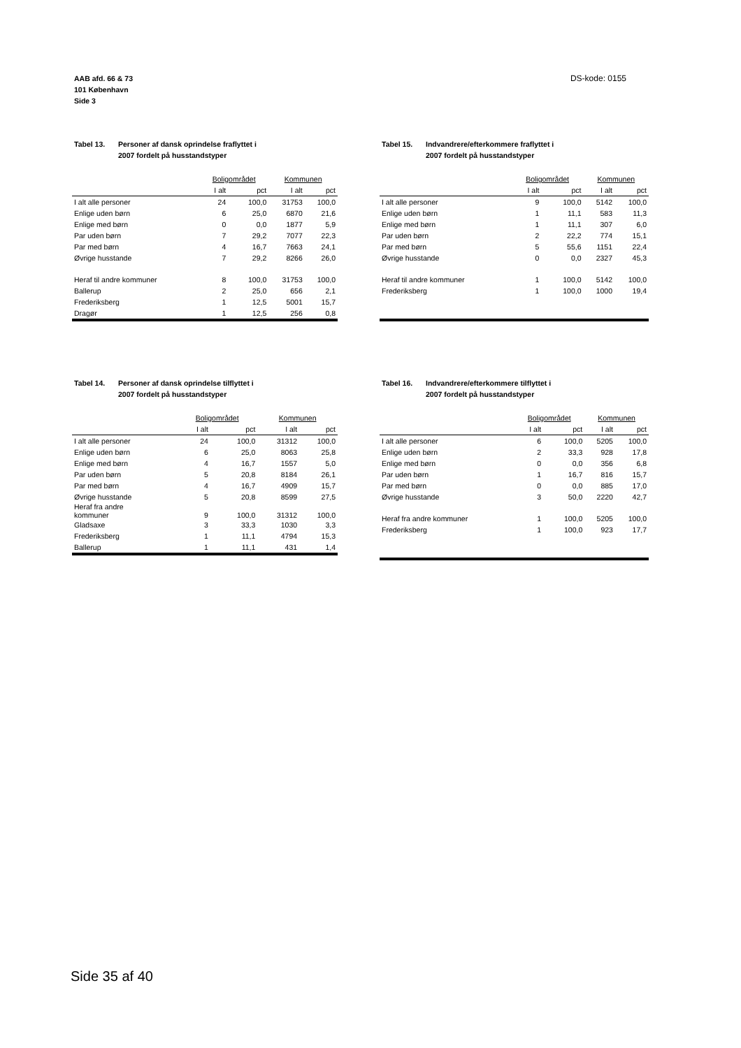AAB afd. 66 & 73
101 København
Side 3
DS-kode: 0155
Tabel 13. Personer af dansk oprindelse fraflyttet i
2007 fordelt på husstandstyper
| | Boligområdet | | Kommunen | |
| --- | --- | --- | --- | --- |
| | I alt | pct | I alt | pct |
| I alt alle personer | 24 | 100,0 | 31753 | 100,0 |
| Enlige uden børn | 6 | 25,0 | 6870 | 21,6 |
| Enlige med børn | 0 | 0,0 | 1877 | 5,9 |
| Par uden børn | 7 | 29,2 | 7077 | 22,3 |
| Par med børn | 4 | 16,7 | 7663 | 24,1 |
| Øvrige husstande | 7 | 29,2 | 8266 | 26,0 |
| Heraf til andre kommuner | 8 | 100,0 | 31753 | 100,0 |
| Ballerup | 2 | 25,0 | 656 | 2,1 |
| Frederiksberg | 1 | 12,5 | 5001 | 15,7 |
| Dragør | 1 | 12,5 | 256 | 0,8 |
Tabel 15. Indvandrere/efterkommere fraflyttet i
2007 fordelt på husstandstyper
| | Boligområdet | | Kommunen | |
| --- | --- | --- | --- | --- |
| | I alt | pct | I alt | pct |
| I alt alle personer | 9 | 100,0 | 5142 | 100,0 |
| Enlige uden børn | 1 | 11,1 | 583 | 11,3 |
| Enlige med børn | 1 | 11,1 | 307 | 6,0 |
| Par uden børn | 2 | 22,2 | 774 | 15,1 |
| Par med børn | 5 | 55,6 | 1151 | 22,4 |
| Øvrige husstande | 0 | 0,0 | 2327 | 45,3 |
| Heraf til andre kommuner | 1 | 100,0 | 5142 | 100,0 |
| Frederiksberg | 1 | 100,0 | 1000 | 19,4 |
Tabel 14. Personer af dansk oprindelse tilflyttet i
2007 fordelt på husstandstyper
| | Boligområdet | | Kommunen | |
| --- | --- | --- | --- | --- |
| | I alt | pct | I alt | pct |
| I alt alle personer | 24 | 100,0 | 31312 | 100,0 |
| Enlige uden børn | 6 | 25,0 | 8063 | 25,8 |
| Enlige med børn | 4 | 16,7 | 1557 | 5,0 |
| Par uden børn | 5 | 20,8 | 8184 | 26,1 |
| Par med børn | 4 | 16,7 | 4909 | 15,7 |
| Øvrige husstande | 5 | 20,8 | 8599 | 27,5 |
| Heraf fra andre kommuner | 9 | 100,0 | 31312 | 100,0 |
| Gladsaxe | 3 | 33,3 | 1030 | 3,3 |
| Frederiksberg | 1 | 11,1 | 4794 | 15,3 |
| Ballerup | 1 | 11,1 | 431 | 1,4 |
Tabel 16. Indvandrere/efterkommere tilflyttet i
2007 fordelt på husstandstyper
| | Boligområdet | | Kommunen | |
| --- | --- | --- | --- | --- |
| | I alt | pct | I alt | pct |
| I alt alle personer | 6 | 100,0 | 5205 | 100,0 |
| Enlige uden børn | 2 | 33,3 | 928 | 17,8 |
| Enlige med børn | 0 | 0,0 | 356 | 6,8 |
| Par uden børn | 1 | 16,7 | 816 | 15,7 |
| Par med børn | 0 | 0,0 | 885 | 17,0 |
| Øvrige husstande | 3 | 50,0 | 2220 | 42,7 |
| Heraf fra andre kommuner | 1 | 100,0 | 5205 | 100,0 |
| Frederiksberg | 1 | 100,0 | 923 | 17,7 |
Side 35 af 40